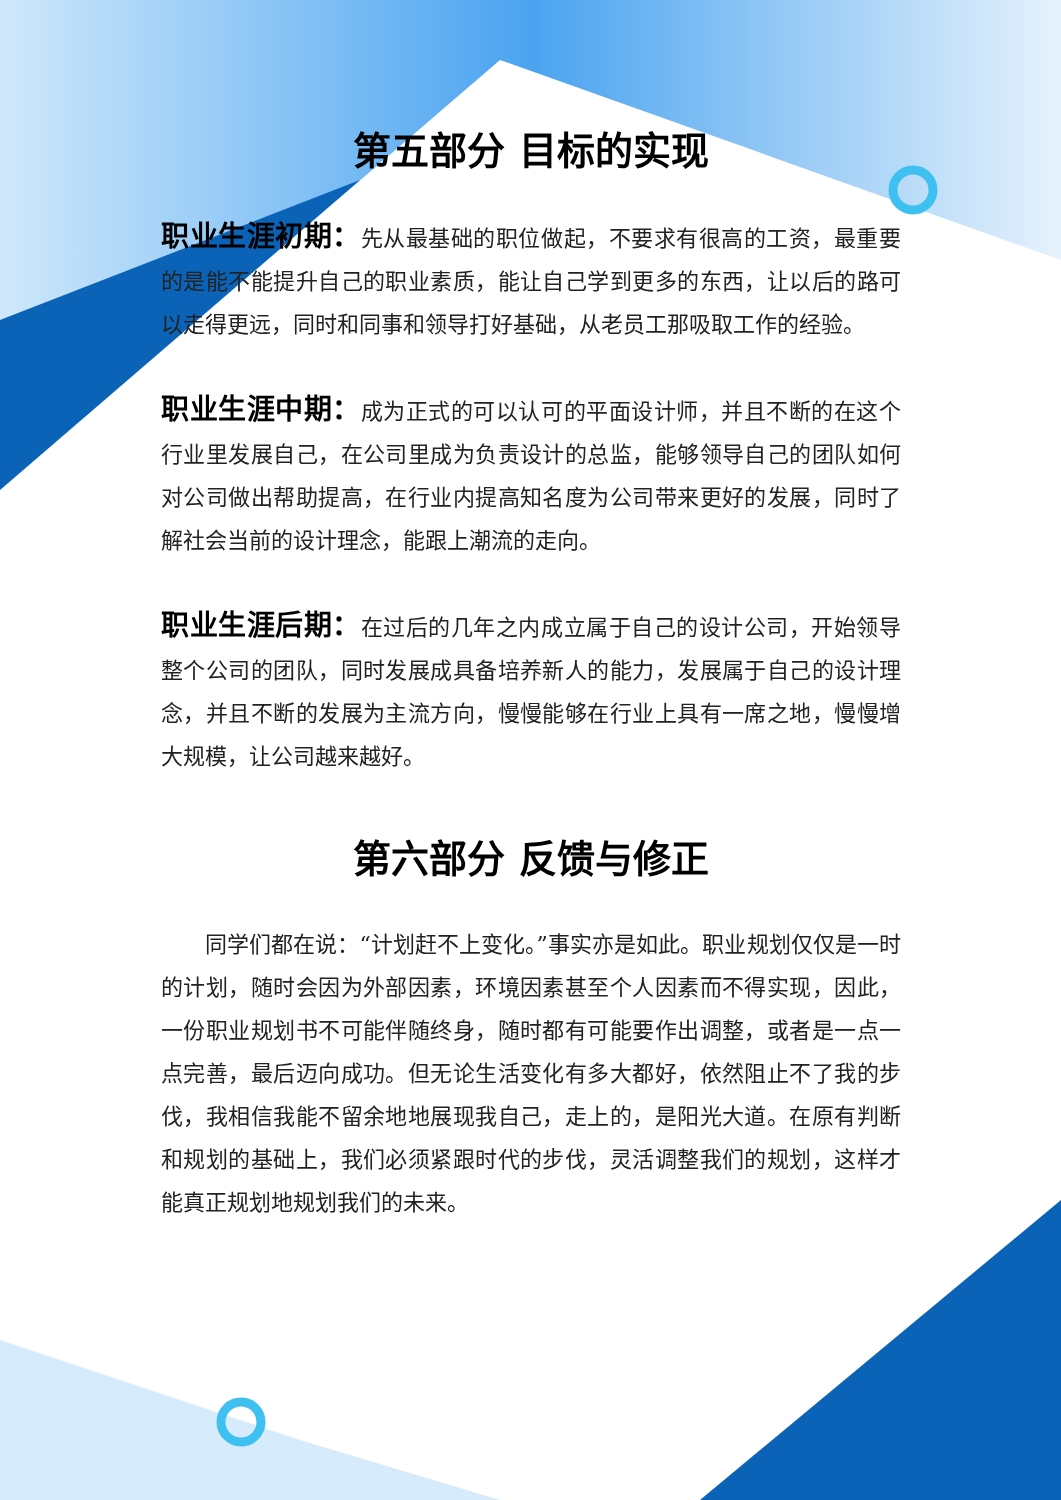第五部分 目标的实现
职业生涯初期：先从最基础的职位做起，不要求有很高的工资，最重要的是能不能提升自己的职业素质，能让自己学到更多的东西，让以后的路可以走得更远，同时和同事和领导打好基础，从老员工那吸取工作的经验。
职业生涯中期：成为正式的可以认可的平面设计师，并且不断的在这个行业里发展自己，在公司里成为负责设计的总监，能够领导自己的团队如何对公司做出帮助提高，在行业内提高知名度为公司带来更好的发展，同时了解社会当前的设计理念，能跟上潮流的走向。
职业生涯后期：在过后的几年之内成立属于自己的设计公司，开始领导整个公司的团队，同时发展成具备培养新人的能力，发展属于自己的设计理念，并且不断的发展为主流方向，慢慢能够在行业上具有一席之地，慢慢增大规模，让公司越来越好。
第六部分 反馈与修正
同学们都在说：“计划赶不上变化。”事实亦是如此。职业规划仅仅是一时的计划，随时会因为外部因素，环境因素甚至个人因素而不得实现，因此，一份职业规划书不可能伴随终身，随时都有可能要作出调整，或者是一点一点完善，最后迈向成功。但无论生活变化有多大都好，依然阻止不了我的步伐，我相信我能不留余地地展现我自己，走上的，是阳光大道。在原有判断和规划的基础上，我们必须紧跟时代的步伐，灵活调整我们的规划，这样才能真正规划地规划我们的未来。